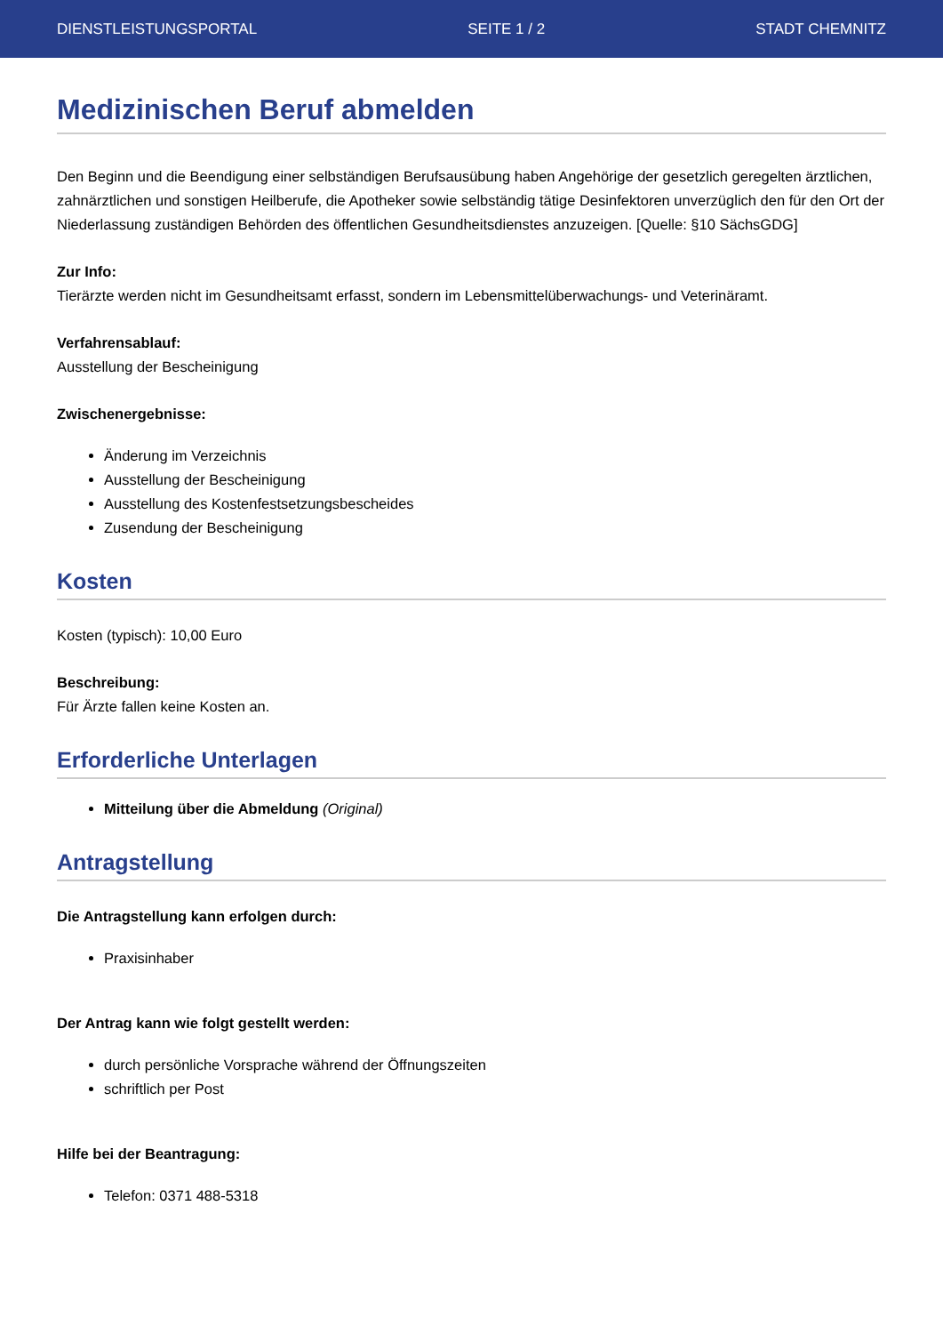DIENSTLEISTUNGSPORTAL SEITE 1 / 2 STADT CHEMNITZ
Medizinischen Beruf abmelden
Den Beginn und die Beendigung einer selbständigen Berufsausübung haben Angehörige der gesetzlich geregelten ärztlichen, zahnärztlichen und sonstigen Heilberufe, die Apotheker sowie selbständig tätige Desinfektoren unverzüglich den für den Ort der Niederlassung zuständigen Behörden des öffentlichen Gesundheitsdienstes anzuzeigen. [Quelle: §10 SächsGDG]
Zur Info:
Tierärzte werden nicht im Gesundheitsamt erfasst, sondern im Lebensmittelüberwachungs- und Veterinäramt.
Verfahrensablauf:
Ausstellung der Bescheinigung
Zwischenergebnisse:
Änderung im Verzeichnis
Ausstellung der Bescheinigung
Ausstellung des Kostenfestsetzungsbescheides
Zusendung der Bescheinigung
Kosten
Kosten (typisch): 10,00 Euro
Beschreibung:
Für Ärzte fallen keine Kosten an.
Erforderliche Unterlagen
Mitteilung über die Abmeldung (Original)
Antragstellung
Die Antragstellung kann erfolgen durch:
Praxisinhaber
Der Antrag kann wie folgt gestellt werden:
durch persönliche Vorsprache während der Öffnungszeiten
schriftlich per Post
Hilfe bei der Beantragung:
Telefon: 0371 488-5318